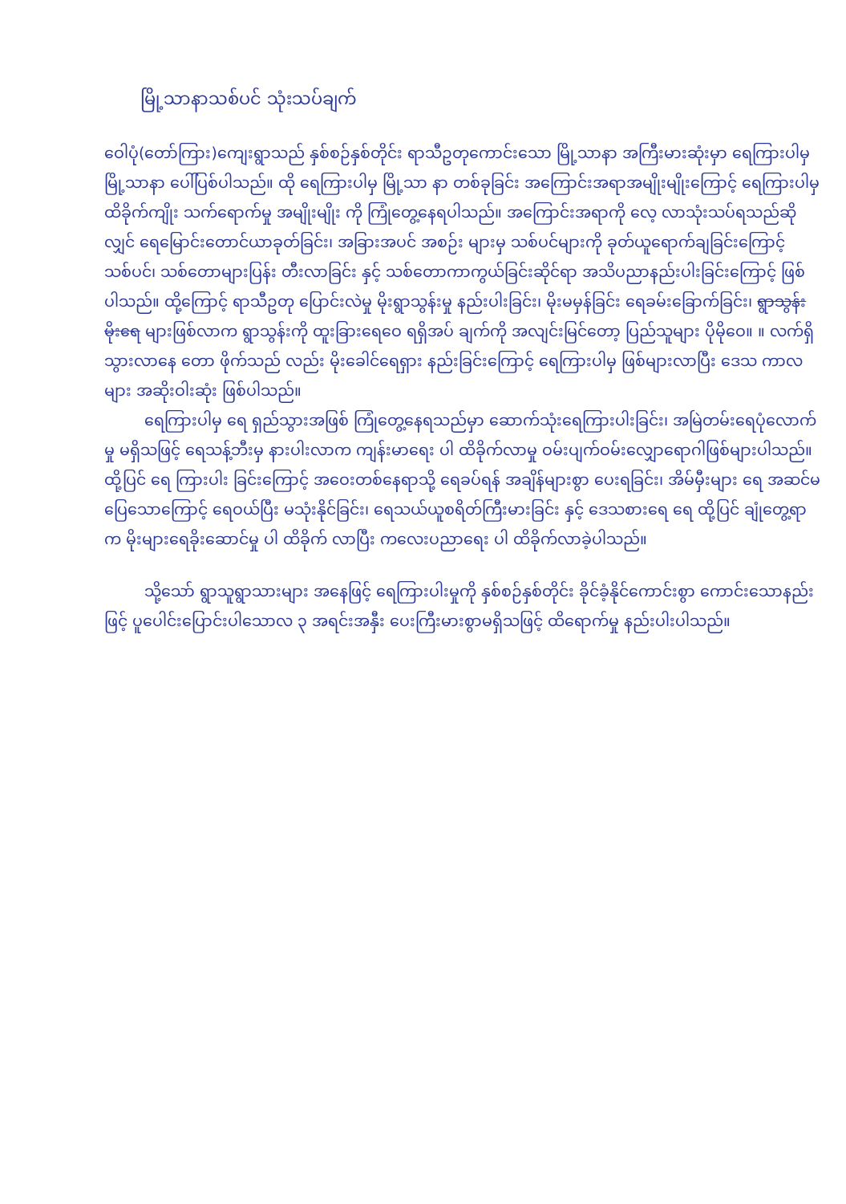မြို့သာနာသစ်ပင် သုံးသပ်ချက်
ဝေါပုံ(တော်ကြား)ကျေးရွာသည် နှစ်စဉ်နှစ်တိုင်း ရာသီဥတုကောင်းသော မြို့သာနာ အကြီးမားဆုံးမှာ ရေကြားပါမှ မြို့သာနာ ပေါ်ပြစ်ပါသည်။ ထို ရေကြားပါမှ မြို့သာ နာ တစ်ခုခြင်း အကြောင်းအရာအမျိုးမျိုးကြောင့် ရေကြားပါမှ ထိခိုက်ကျိုး သက်ရောက်မှု အမျိုးမျိုး ကို ကြုံတွေ့နေရပါသည်။ အကြောင်းအရာကို လေ့ လာသုံးသပ်ရသည်ဆိုလျှင် ရေမြောင်းတောင်ယာခုတ်ခြင်း၊ အခြားအပင် အစဉ်း များမှ သစ်ပင်များကို ခုတ်ယူရောက်ချခြင်းကြောင့် သစ်ပင်၊ သစ်တောများပြန်း တီးလာခြင်း နှင့် သစ်တောကာကွယ်ခြင်းဆိုင်ရာ အသိပညာနည်းပါးခြင်းကြောင့် ဖြစ်ပါသည်။ ထို့ကြောင့် ရာသီဥတု ပြောင်းလဲမှု မိုးရွာသွန်းမှု နည်းပါးခြင်း၊ မိုးမမှန်ခြင်း ရေခမ်းခြောက်ခြင်း၊ ရွာသွန်းမိုးရေ များဖြစ်လာက ရွာသွန်းကို ထူးခြားရေဝေ ရရှိအပ် ချက်ကို အလျင်းမြင်တော့ ပြည်သူများ ပိုမိုဝေ။ ။ လက်ရှိသွားလာနေ တော ဖိုက်သည် လည်း မိုးခေါင်ရေရှား နည်းခြင်းကြောင့် ရေကြားပါမှ ဖြစ်များလာပြီး ဒေသ ကာလ များ အဆိုးဝါးဆုံး ဖြစ်ပါသည်။
ရေကြားပါမှ ရေ ရှည်သွားအဖြစ် ကြုံတွေ့နေရသည်မှာ ဆောက်သုံးရေကြားပါးခြင်း၊ အမြဲတမ်းရေပုံလောက်မှု မရှိသဖြင့် ရေသန့်ဘီးမှ နားပါးလာက ကျန်းမာရေး ပါ ထိခိုက်လာမှု ဝမ်းပျက်ဝမ်းလျှောရောဂါဖြစ်များပါသည်။ ထို့ပြင် ရေ ကြားပါး ခြင်းကြောင့် အဝေးတစ်နေရာသို့ ရေခပ်ရန် အချိန်များစွာ ပေးရခြင်း၊ အိမ်မှီးများ ရေ အဆင်မပြေသောကြောင့် ရေဝယ်ပြီး မသုံးနိုင်ခြင်း၊ ရေသယ်ယူစရိတ်ကြီးမားခြင်း နှင့် ဒေသစားရေ ရေ ထို့ပြင် ချုံတွေ့ရာက မိုးများရေခိုးဆောင်မှု ပါ ထိခိုက် လာပြီး ကလေးပညာရေး ပါ ထိခိုက်လာခဲ့ပါသည်။
သို့သော် ရွာသူရွာသားများ အနေဖြင့် ရေကြားပါးမှုကို နှစ်စဉ်နှစ်တိုင်း ခိုင်ခံ့နိုင်ကောင်းစွာ ကောင်းသောနည်းဖြင့် ပူပေါင်းပြောင်းပါသောလ ၃ အရင်းအနှီး ပေးကြီးမားစွာမရှိသဖြင့် ထိရောက်မှု နည်းပါးပါသည်။